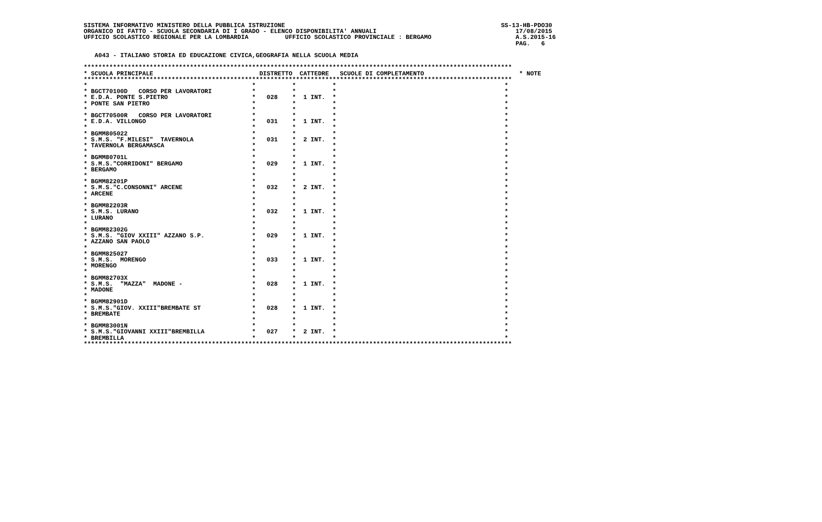SISTEMA INFORMATIVO MINISTERO DELLA PUBBLICA ISTRUZIONE                                                           SS-13-HB-PDO30
ORGANICO DI FATTO - SCUOLA SECONDARIA DI I GRADO - ELENCO DISPONIBILITA' ANNUALI                                      17/08/2015
UFFICIO SCOLASTICO REGIONALE PER LA LOMBARDIA          UFFICIO SCOLASTICO PROVINCIALE : BERGAMO                       A.S.2015-16
                                                                                                                      PAG.   6

   A043 - ITALIANO STORIA ED EDUCAZIONE CIVICA,GEOGRAFIA NELLA SCUOLA MEDIA

*********************************************************************************************************************
* SCUOLA PRINCIPALE                             DISTRETTO  CATTEDRE   SCUOLE DI COMPLETAMENTO                          * NOTE
*********************************************************************************************************************
*                                             *          *          *                                              *
* BGCT70100D   CORSO PER LAVORATORI           *          *          *                                              *
* E.D.A. PONTE S.PIETRO                       *   028    *  1 INT.  *                                              *
* PONTE SAN PIETRO                            *          *          *                                              *
*                                             *          *          *                                              *
* BGCT70500R   CORSO PER LAVORATORI           *          *          *                                              *
* E.D.A. VILLONGO                             *   031    *  1 INT.  *                                              *
*                                             *          *          *                                              *
* BGMM805022                                  *          *          *                                              *
* S.M.S. "F.MILESI"  TAVERNOLA                *   031    *  2 INT.  *                                              *
* TAVERNOLA BERGAMASCA                        *          *          *                                              *
*                                             *          *          *                                              *
* BGMM80701L                                  *          *          *                                              *
* S.M.S."CORRIDONI" BERGAMO                   *   029    *  1 INT.  *                                              *
* BERGAMO                                     *          *          *                                              *
*                                             *          *          *                                              *
* BGMM82201P                                  *          *          *                                              *
* S.M.S."C.CONSONNI" ARCENE                   *   032    *  2 INT.  *                                              *
* ARCENE                                      *          *          *                                              *
*                                             *          *          *                                              *
* BGMM82203R                                  *          *          *                                              *
* S.M.S. LURANO                               *   032    *  1 INT.  *                                              *
* LURANO                                      *          *          *                                              *
*                                             *          *          *                                              *
* BGMM82302G                                  *          *          *                                              *
* S.M.S. "GIOV XXIII" AZZANO S.P.             *   029    *  1 INT.  *                                              *
* AZZANO SAN PAOLO                            *          *          *                                              *
*                                             *          *          *                                              *
* BGMM825027                                  *          *          *                                              *
* S.M.S.  MORENGO                             *   033    *  1 INT.  *                                              *
* MORENGO                                     *          *          *                                              *
*                                             *          *          *                                              *
* BGMM82703X                                  *          *          *                                              *
* S.M.S.  "MAZZA"  MADONE -                   *   028    *  1 INT.  *                                              *
* MADONE                                      *          *          *                                              *
*                                             *          *          *                                              *
* BGMM82901D                                  *          *          *                                              *
* S.M.S."GIOV. XXIII"BREMBATE ST              *   028    *  1 INT.  *                                              *
* BREMBATE                                    *          *          *                                              *
*                                             *          *          *                                              *
* BGMM83001N                                  *          *          *                                              *
* S.M.S."GIOVANNI XXIII"BREMBILLA             *   027    *  2 INT.  *                                              *
* BREMBILLA                                   *          *          *                                              *
*********************************************************************************************************************